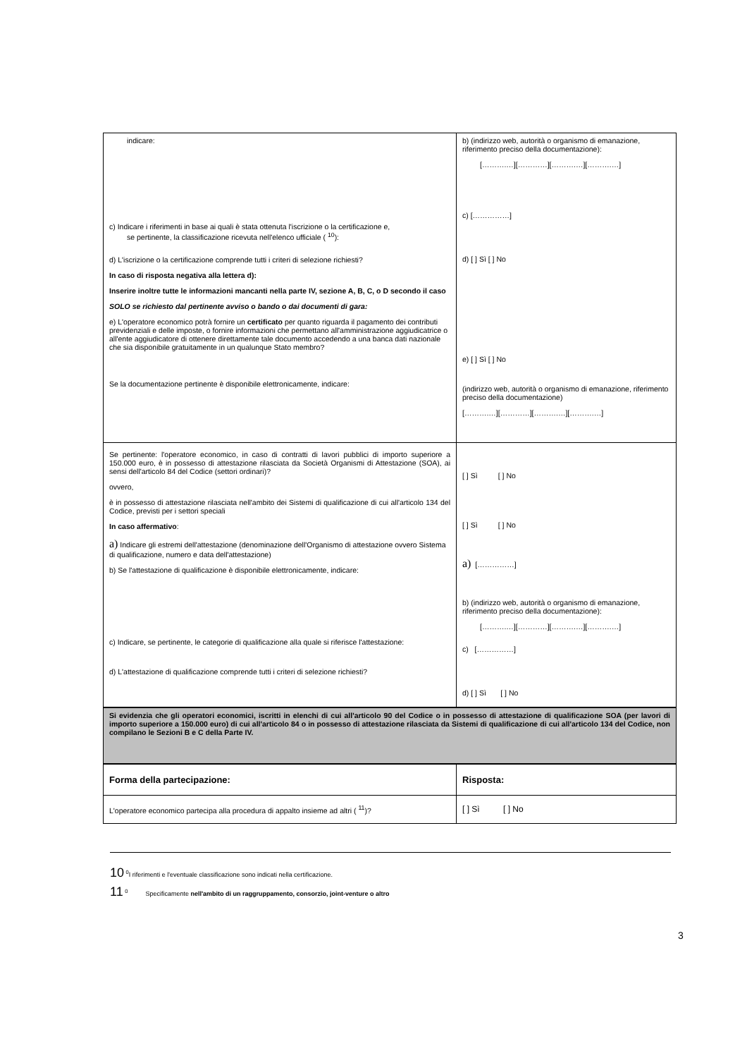| indicare: c) Indicare i riferimenti in base ai quali è stata ottenuta l'iscrizione o la certificazione e, se pertinente, la classificazione ricevuta nell'elenco ufficiale ( <sup>10</sup>): d) L'iscrizione o la certificazione comprende tutti i criteri di selezione richiesti? In caso di risposta negativa alla lettera d): Inserire inoltre tutte le informazioni mancanti nella parte IV, sezione A, B, C, o D secondo il caso SOLO se richiesto dal pertinente avviso o bando o dai documenti di gara: e) L'operatore economico potrà fornire un certificato per quanto riguarda il pagamento dei contributi previdenziali e delle imposte, o fornire informazioni che permettano all'amministrazione aggiudicatrice o all'ente aggiudicatore di ottenere direttamente tale documento accedendo a una banca dati nazionale che sia disponibile gratuitamente in un qualunque Stato membro? Se la documentazione pertinente è disponibile elettronicamente, indicare: | b) (indirizzo web, autorità o organismo di emanazione, riferimento preciso della documentazione): [……….…][…………][……….…][……….…] c) [……………] d) [ ] Sì [ ] No e) [ ] Sì [ ] No (indirizzo web, autorità o organismo di emanazione, riferimento preciso della documentazione) [……….…][…………][……….…][……….…] |
| Se pertinente: l'operatore economico, in caso di contratti di lavori pubblici di importo superiore a 150.000 euro, è in possesso di attestazione rilasciata da Società Organismi di Attestazione (SOA), ai sensi dell'articolo 84 del Codice (settori ordinari)? ovvero, è in possesso di attestazione rilasciata nell'ambito dei Sistemi di qualificazione di cui all'articolo 134 del Codice, previsti per i settori speciali In caso affermativo : a) Indicare gli estremi dell'attestazione (denominazione dell'Organismo di attestazione ovvero Sistema di qualificazione, numero e data dell'attestazione) b) Se l'attestazione di qualificazione è disponibile elettronicamente, indicare: c) Indicare, se pertinente, le categorie di qualificazione alla quale si riferisce l'attestazione: d) L'attestazione di qualificazione comprende tutti i criteri di selezione richiesti? | [ ] Sì [ ] No [ ] Sì [ ] No a) [……………] b) (indirizzo web, autorità o organismo di emanazione, riferimento preciso della documentazione): [……….…][…………][……….…][……….…] c) [……………] d) [ ] Sì [ ] No |
| Si evidenzia che gli operatori economici, iscritti in elenchi di cui all'articolo 90 del Codice o in possesso di attestazione di qualificazione SOA (per lavori di importo superiore a 150.000 euro) di cui all'articolo 84 o in possesso di attestazione rilasciata da Sistemi di qualificazione di cui all'articolo 134 del Codice, non compilano le Sezioni B e C della Parte IV. | |
| Forma della partecipazione: | Risposta: |
| L'operatore economico partecipa alla procedura di appalto insieme ad altri ( <sup>11</sup>)? | [ ] Sì [ ] No |
10 <sup>0</sup>I riferimenti e l'eventuale classificazione sono indicati nella certificazione.
11 <sup>0</sup> Specificamente nell'ambito di un raggruppamento, consorzio, joint-venture o altro
3